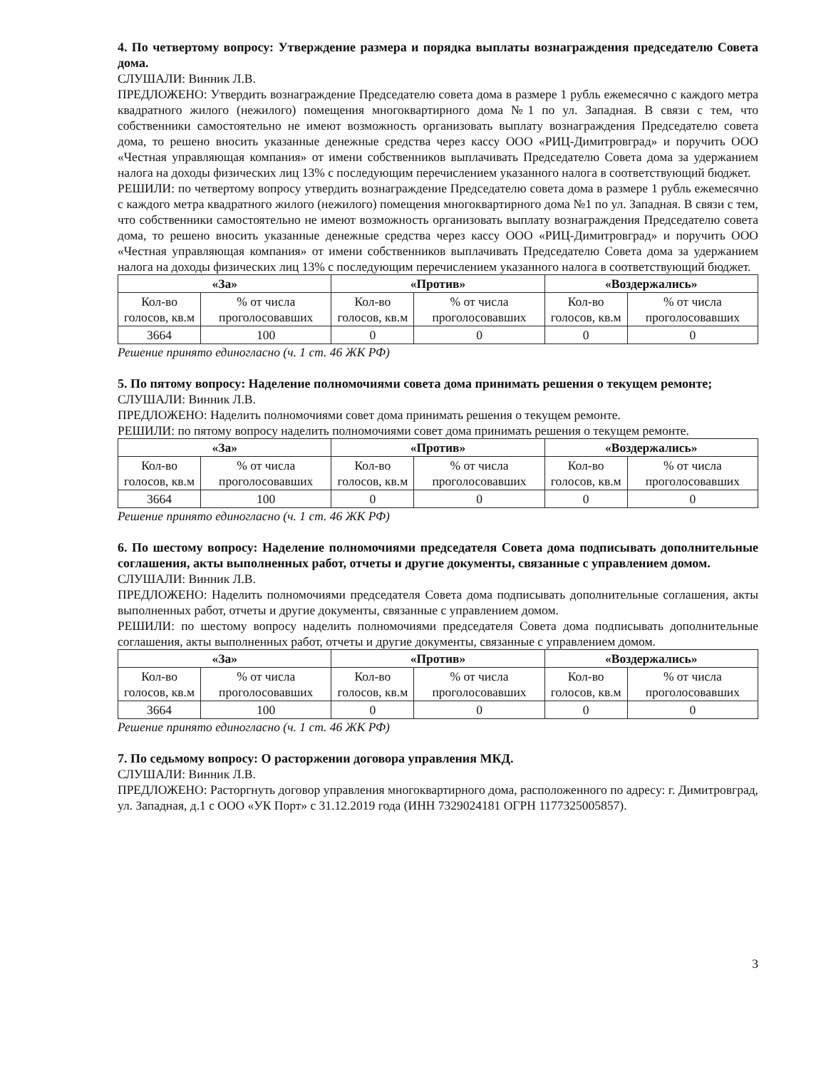4. По четвертому вопросу: Утверждение размера и порядка выплаты вознаграждения председателю Совета дома.
СЛУШАЛИ: Винник Л.В.
ПРЕДЛОЖЕНО: Утвердить вознаграждение Председателю совета дома в размере 1 рубль ежемесячно с каждого метра квадратного жилого (нежилого) помещения многоквартирного дома №1 по ул. Западная. В связи с тем, что собственники самостоятельно не имеют возможность организовать выплату вознаграждения Председателю совета дома, то решено вносить указанные денежные средства через кассу ООО «РИЦ-Димитровград» и поручить ООО «Честная управляющая компания» от имени собственников выплачивать Председателю Совета дома за удержанием налога на доходы физических лиц 13% с последующим перечислением указанного налога в соответствующий бюджет.
РЕШИЛИ: по четвертому вопросу утвердить вознаграждение Председателю совета дома в размере 1 рубль ежемесячно с каждого метра квадратного жилого (нежилого) помещения многоквартирного дома №1 по ул. Западная. В связи с тем, что собственники самостоятельно не имеют возможность организовать выплату вознаграждения Председателю совета дома, то решено вносить указанные денежные средства через кассу ООО «РИЦ-Димитровград» и поручить ООО «Честная управляющая компания» от имени собственников выплачивать Председателю Совета дома за удержанием налога на доходы физических лиц 13% с последующим перечислением указанного налога в соответствующий бюджет.
| «За» | | «Против» | | «Воздержались» | |
| --- | --- | --- | --- | --- | --- |
| Кол-во голосов, кв.м | % от числа проголосовавших | Кол-во голосов, кв.м | % от числа проголосовавших | Кол-во голосов, кв.м | % от числа проголосовавших |
| 3664 | 100 | 0 | 0 | 0 | 0 |
Решение принято единогласно (ч. 1 ст. 46 ЖК РФ)
5. По пятому вопросу: Наделение полномочиями совета дома принимать решения о текущем ремонте;
СЛУШАЛИ: Винник Л.В.
ПРЕДЛОЖЕНО: Наделить полномочиями совет дома принимать решения о текущем ремонте.
РЕШИЛИ: по пятому вопросу наделить полномочиями совет дома принимать решения о текущем ремонте.
| «За» | | «Против» | | «Воздержались» | |
| --- | --- | --- | --- | --- | --- |
| Кол-во голосов, кв.м | % от числа проголосовавших | Кол-во голосов, кв.м | % от числа проголосовавших | Кол-во голосов, кв.м | % от числа проголосовавших |
| 3664 | 100 | 0 | 0 | 0 | 0 |
Решение принято единогласно (ч. 1 ст. 46 ЖК РФ)
6. По шестому вопросу: Наделение полномочиями председателя Совета дома подписывать дополнительные соглашения, акты выполненных работ, отчеты и другие документы, связанные с управлением домом.
СЛУШАЛИ: Винник Л.В.
ПРЕДЛОЖЕНО: Наделить полномочиями председателя Совета дома подписывать дополнительные соглашения, акты выполненных работ, отчеты и другие документы, связанные с управлением домом.
РЕШИЛИ: по шестому вопросу наделить полномочиями председателя Совета дома подписывать дополнительные соглашения, акты выполненных работ, отчеты и другие документы, связанные с управлением домом.
| «За» | | «Против» | | «Воздержались» | |
| --- | --- | --- | --- | --- | --- |
| Кол-во голосов, кв.м | % от числа проголосовавших | Кол-во голосов, кв.м | % от числа проголосовавших | Кол-во голосов, кв.м | % от числа проголосовавших |
| 3664 | 100 | 0 | 0 | 0 | 0 |
Решение принято единогласно (ч. 1 ст. 46 ЖК РФ)
7. По седьмому вопросу: О расторжении договора управления МКД.
СЛУШАЛИ: Винник Л.В.
ПРЕДЛОЖЕНО: Расторгнуть договор управления многоквартирного дома, расположенного по адресу: г. Димитровград, ул. Западная, д.1 с ООО «УК Порт» с 31.12.2019 года (ИНН 7329024181 ОГРН 1177325005857).
3